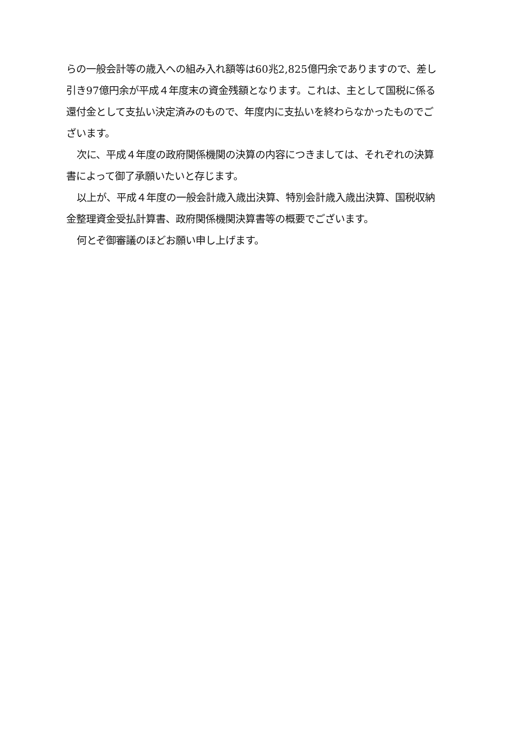らの一般会計等の歳入への組み入れ額等は60兆2,825億円余でありますので、差し引き97億円余が平成４年度末の資金残額となります。これは、主として国税に係る還付金として支払い決定済みのもので、年度内に支払いを終わらなかったものでございます。
次に、平成４年度の政府関係機関の決算の内容につきましては、それぞれの決算書によって御了承願いたいと存じます。
以上が、平成４年度の一般会計歳入歳出決算、特別会計歳入歳出決算、国税収納金整理資金受払計算書、政府関係機関決算書等の概要でございます。
何とぞ御審議のほどお願い申し上げます。